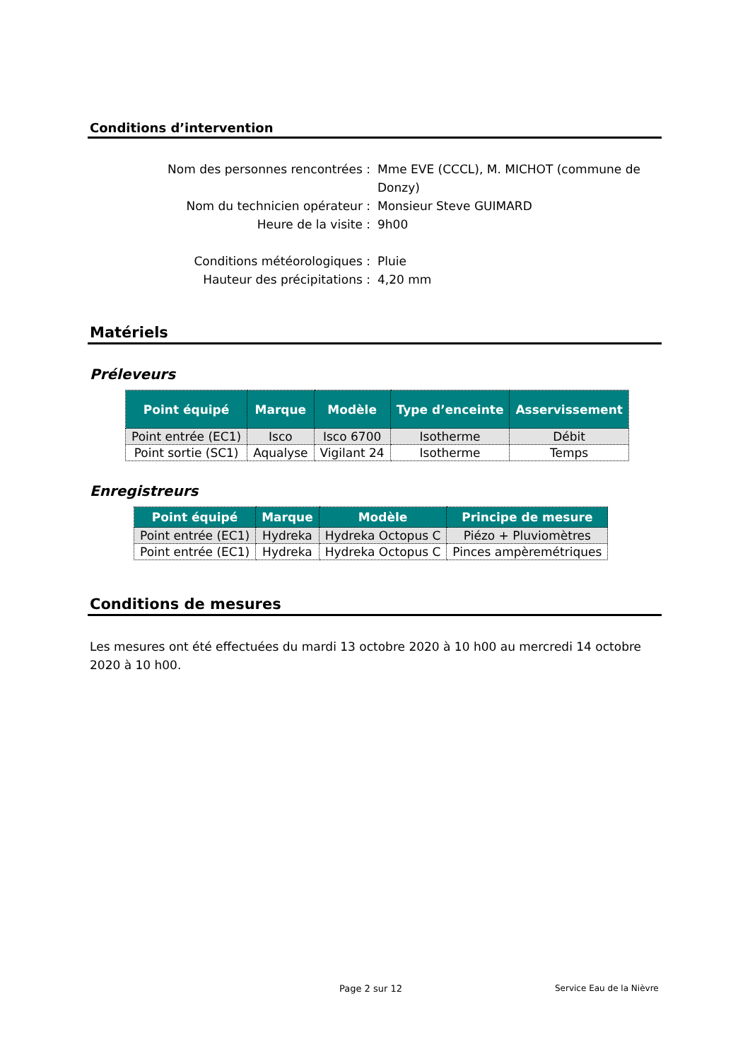Conditions d’intervention
Nom des personnes rencontrées : Mme EVE (CCCL), M. MICHOT (commune de Donzy)
Nom du technicien opérateur : Monsieur Steve GUIMARD
Heure de la visite : 9h00
Conditions météorologiques : Pluie
Hauteur des précipitations : 4,20 mm
Matériels
Préleveurs
| Point équipé | Marque | Modèle | Type d’enceinte | Asservissement |
| --- | --- | --- | --- | --- |
| Point entrée (EC1) | Isco | Isco 6700 | Isotherme | Débit |
| Point sortie (SC1) | Aqualyse | Vigilant 24 | Isotherme | Temps |
Enregistreurs
| Point équipé | Marque | Modèle | Principe de mesure |
| --- | --- | --- | --- |
| Point entrée (EC1) | Hydreka | Hydreka Octopus C | Piézo + Pluviomètres |
| Point entrée (EC1) | Hydreka | Hydreka Octopus C | Pinces ampèremétriques |
Conditions de mesures
Les mesures ont été effectuées du mardi 13 octobre 2020 à 10 h00 au mercredi 14 octobre 2020 à 10 h00.
Page 2 sur 12 Service Eau de la Nièvre